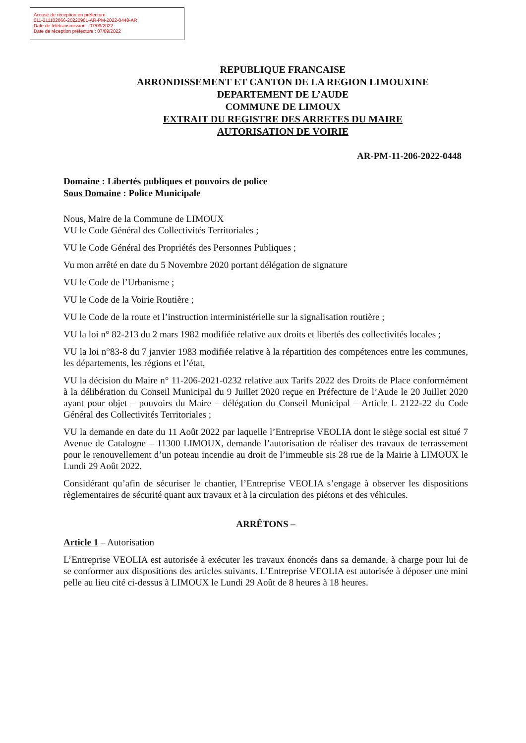Accusé de réception en préfecture
011-211102066-20220901-AR-PM-2022-0448-AR
Date de télétransmission : 07/09/2022
Date de réception préfecture : 07/09/2022
REPUBLIQUE FRANCAISE
ARRONDISSEMENT ET CANTON DE LA REGION LIMOUXINE
DEPARTEMENT DE L’AUDE
COMMUNE DE LIMOUX
EXTRAIT DU REGISTRE DES ARRETES DU MAIRE
AUTORISATION DE VOIRIE
AR-PM-11-206-2022-0448
Domaine : Libertés publiques et pouvoirs de police
Sous Domaine : Police Municipale
Nous, Maire de la Commune de LIMOUX
VU le Code Général des Collectivités Territoriales ;
VU le Code Général des Propriétés des Personnes Publiques ;
Vu mon arrêté en date du 5 Novembre 2020 portant délégation de signature
VU le Code de l’Urbanisme ;
VU le Code de la Voirie Routière ;
VU le Code de la route et l’instruction interministérielle sur la signalisation routière ;
VU la loi n° 82-213 du 2 mars 1982 modifiée relative aux droits et libertés des collectivités locales ;
VU la loi n°83-8 du 7 janvier 1983 modifiée relative à la répartition des compétences entre les communes, les départements, les régions et l’état,
VU la décision du Maire n° 11-206-2021-0232 relative aux Tarifs 2022 des Droits de Place conformément à la délibération du Conseil Municipal du 9 Juillet 2020 reçue en Préfecture de l’Aude le 20 Juillet 2020 ayant pour objet – pouvoirs du Maire – délégation du Conseil Municipal – Article L 2122-22 du Code Général des Collectivités Territoriales ;
VU la demande en date du 11 Août 2022 par laquelle l’Entreprise VEOLIA dont le siège social est situé 7 Avenue de Catalogne – 11300 LIMOUX, demande l’autorisation de réaliser des travaux de terrassement pour le renouvellement d’un poteau incendie au droit de l’immeuble sis 28 rue de la Mairie à LIMOUX le Lundi 29 Août 2022.
Considérant qu’afin de sécuriser le chantier, l’Entreprise VEOLIA s’engage à observer les dispositions règlementaires de sécurité quant aux travaux et à la circulation des piétons et des véhicules.
ARRÊTONS –
Article 1 – Autorisation
L’Entreprise VEOLIA est autorisée à exécuter les travaux énoncés dans sa demande, à charge pour lui de se conformer aux dispositions des articles suivants. L’Entreprise VEOLIA est autorisée à déposer une mini pelle au lieu cité ci-dessus à LIMOUX le Lundi 29 Août de 8 heures à 18 heures.